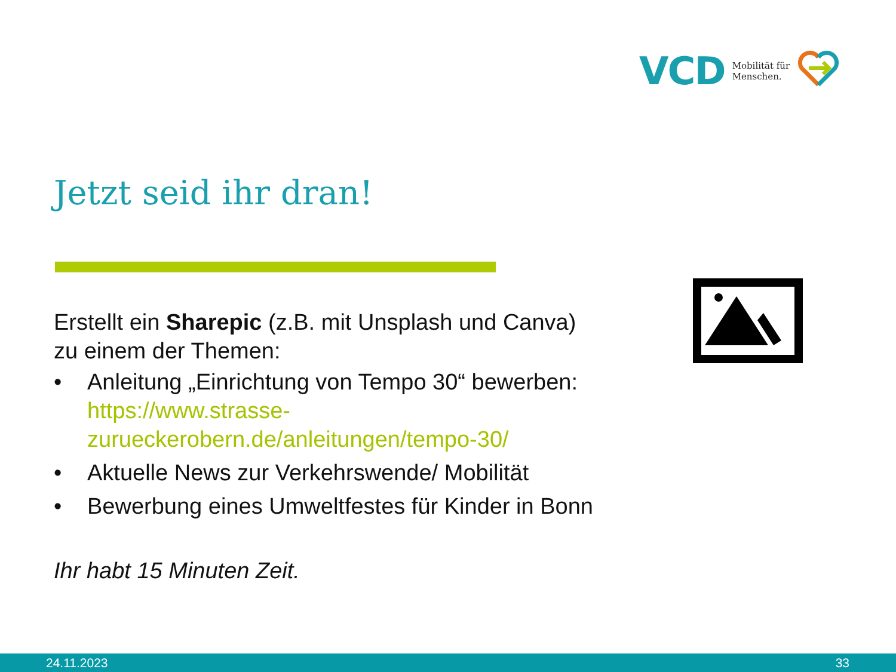VCD Mobilität für
Menschen.
Jetzt seid ihr dran!
Erstellt ein Sharepic (z.B. mit Unsplash und Canva)
zu einem der Themen:
• Anleitung „Einrichtung von Tempo 30“ bewerben: https://www.strasse-zurueckerobern.de/anleitungen/tempo-30/
• Aktuelle News zur Verkehrswende/ Mobilität
• Bewerbung eines Umweltfestes für Kinder in Bonn
Ihr habt 15 Minuten Zeit.
24.11.2023 33